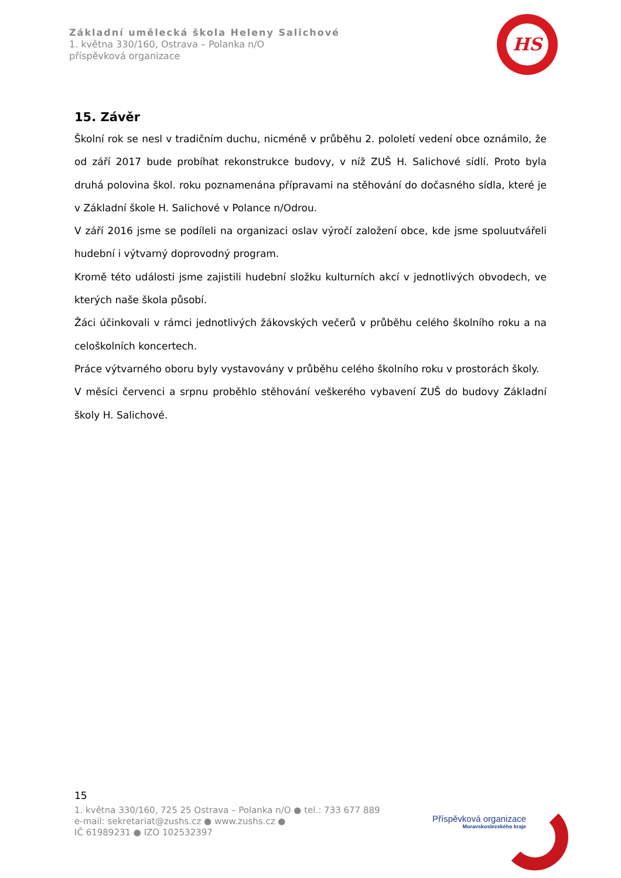Základní umělecká škola Heleny Salichové
1. května 330/160, Ostrava – Polanka n/O
příspěvková organizace
HS
15. Závěr
Školní rok se nesl v tradičním duchu, nicméně v průběhu 2. pololetí vedení obce oznámilo, že od září 2017 bude probíhat rekonstrukce budovy, v níž ZUŠ H. Salichové sídlí. Proto byla druhá polovina škol. roku poznamenána přípravami na stěhování do dočasného sídla, které je v Základní škole H. Salichové v Polance n/Odrou.
V září 2016 jsme se podíleli na organizaci oslav výročí založení obce, kde jsme spoluutvářeli hudební i výtvarný doprovodný program.
Kromě této události jsme zajistili hudební složku kulturních akcí v jednotlivých obvodech, ve kterých naše škola působí.
Žáci účinkovali v rámci jednotlivých žákovských večerů v průběhu celého školního roku a na celoškolních koncertech.
Práce výtvarného oboru byly vystavovány v průběhu celého školního roku v prostorách školy.
V měsíci červenci a srpnu proběhlo stěhování veškerého vybavení ZUŠ do budovy Základní školy H. Salichové.
15
1. května 330/160, 725 25 Ostrava – Polanka n/O ● tel.: 733 677 889
e-mail: sekretariat@zushs.cz ● www.zushs.cz ●
IČ 61989231 ● IZO 102532397
Příspěvková organizace
Moravskoslezského kraje